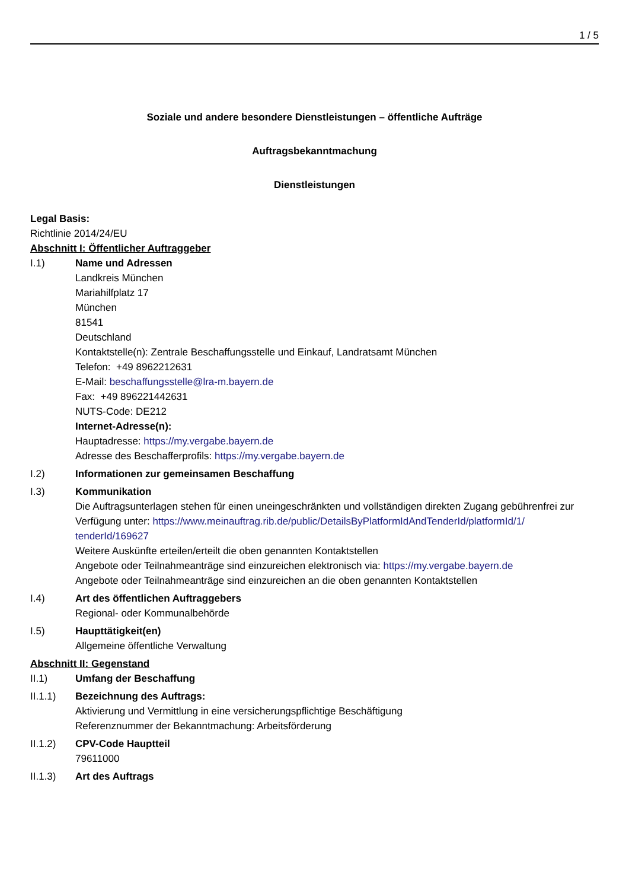1 / 5
Soziale und andere besondere Dienstleistungen – öffentliche Aufträge
Auftragsbekanntmachung
Dienstleistungen
Legal Basis:
Richtlinie 2014/24/EU
Abschnitt I: Öffentlicher Auftraggeber
I.1) Name und Adressen
Landkreis München
Mariahilfplatz 17
München
81541
Deutschland
Kontaktstelle(n): Zentrale Beschaffungsstelle und Einkauf, Landratsamt München
Telefon: +49 8962212631
E-Mail: beschaffungsstelle@lra-m.bayern.de
Fax: +49 896221442631
NUTS-Code: DE212
Internet-Adresse(n):
Hauptadresse: https://my.vergabe.bayern.de
Adresse des Beschafferprofils: https://my.vergabe.bayern.de
I.2) Informationen zur gemeinsamen Beschaffung
I.3) Kommunikation
Die Auftragsunterlagen stehen für einen uneingeschränkten und vollständigen direkten Zugang gebührenfrei zur Verfügung unter: https://www.meinauftrag.rib.de/public/DetailsByPlatformIdAndTenderId/platformId/1/ tenderId/169627
Weitere Auskünfte erteilen/erteilt die oben genannten Kontaktstellen
Angebote oder Teilnahmeanträge sind einzureichen elektronisch via: https://my.vergabe.bayern.de
Angebote oder Teilnahmeanträge sind einzureichen an die oben genannten Kontaktstellen
I.4) Art des öffentlichen Auftraggebers
Regional- oder Kommunalbehörde
I.5) Haupttätigkeit(en)
Allgemeine öffentliche Verwaltung
Abschnitt II: Gegenstand
II.1) Umfang der Beschaffung
II.1.1) Bezeichnung des Auftrags:
Aktivierung und Vermittlung in eine versicherungspflichtige Beschäftigung
Referenznummer der Bekanntmachung: Arbeitsförderung
II.1.2) CPV-Code Hauptteil
79611000
II.1.3) Art des Auftrags